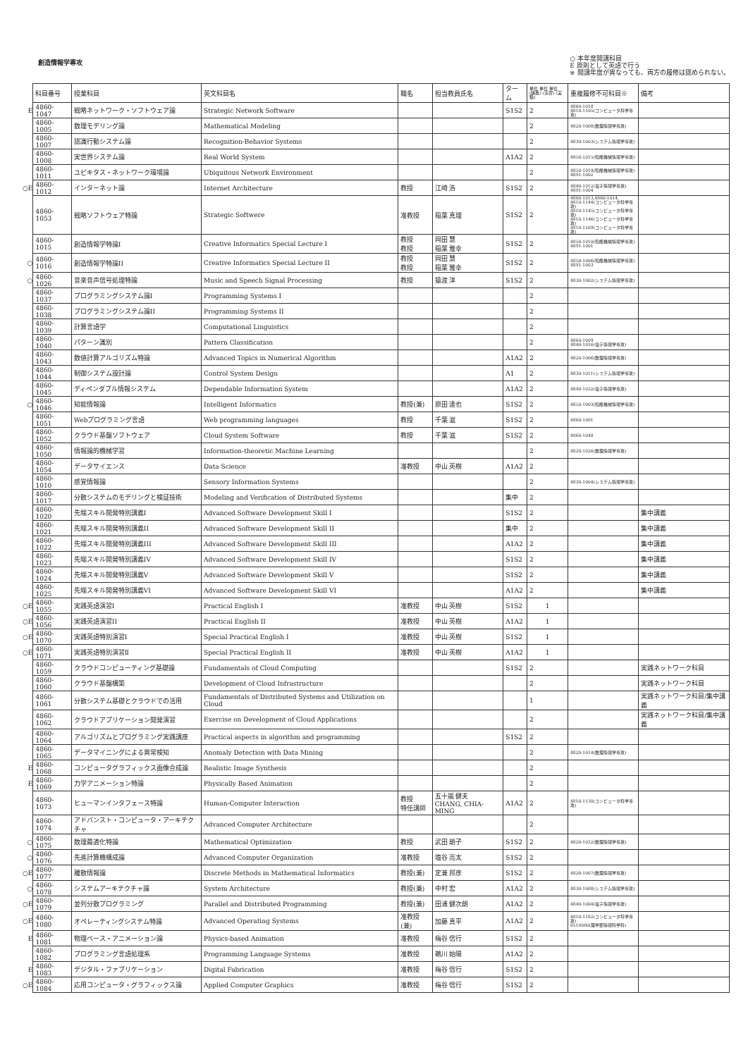創造情報学専攻
○ 本年度開講科目
E 原則として英語で行う
※ 開講年度が異なっても、両方の履修は認められない。
| | 科目番号 | 授業科目 | 英文科目名 | 職名 | 担当教員氏名 | ターム | 単位 単位 単位 (講義) (演習) (実験) | 重複履修不可科目※ | 備考 |
| --- | --- | --- | --- | --- | --- | --- | --- | --- | --- |
| E | 4860-1047 | 戦略ネットワーク・ソフトウェア論 | Strategic Network Software | | | S1S2 | 2 | 4860-1018 4810-1105(コンピュータ科学専攻) | |
| | 4860-1005 | 数理モデリング論 | Mathematical Modeling | | | | 2 | 4820-1008(数理情報学専攻) | |
| | 4860-1007 | 認識行動システム論 | Recognition-Behavior Systems | | | | 2 | 4830-1003(システム情報学専攻) | |
| | 4860-1008 | 実世界システム論 | Real World System | | | A1A2 | 2 | 4850-1015(知能機械情報学専攻) | |
| | 4860-1011 | ユビキタス・ネットワーク環境論 | Ubiquitous Network Environment | | | | 2 | 4850-1014(知能機械情報学専攻) 4891-1002 | |
| ○E | 4860-1012 | インターネット論 | Internet Architecture | 教授 | 江崎 浩 | S1S2 | 2 | 4840-1012(電子情報学専攻) 4891-1004 | |
| | 4860-1053 | 戦略ソフトウェア特論 | Strategic Softwere | 准教授 | 稲葉 真理 | S1S2 | 2 | 4860-1013,4860-1014, 4810-1144(コンピュータ科学専攻) 4810-1145(コンピュータ科学専攻) 4810-1146(コンピュータ科学専攻) 4810-1169(コンピュータ科学専攻) | |
| | 4860-1015 | 創造情報学特論I | Creative Informatics Special Lecture I | 教授 教授 | 岡田 慧 稲葉 雅幸 | S1S2 | 2 | 4850-1010(知能機械情報学専攻) 4891-1001 | |
| ○ | 4860-1016 | 創造情報学特論II | Creative Informatics Special Lecture II | 教授 教授 | 岡田 慧 稲葉 雅幸 | S1S2 | 2 | 4850-1006(知能機械情報学専攻) 4891-1003 | |
| ○ | 4860-1026 | 音楽音声信号処理特論 | Music and Speech Signal Processing | 教授 | 猿渡 洋 | S1S2 | 2 | 4830-1002(システム情報学専攻) | |
| | 4860-1037 | プログラミングシステム論I | Programming Systems I | | | | 2 | | |
| | 4860-1038 | プログラミングシステム論II | Programming Systems II | | | | 2 | | |
| | 4860-1039 | 計算言語学 | Computational Linguistics | | | | 2 | | |
| | 4860-1040 | パターン識別 | Pattern Classification | | | | 2 | 4860-1009 4840-1016(電子情報学専攻) | |
| | 4860-1043 | 数値計算アルゴリズム特論 | Advanced Topics in Numerical Algorithm | | | A1A2 | 2 | 4820-1006(数理情報学専攻) | |
| | 4860-1044 | 制御システム設計論 | Control System Design | | | A1 | 2 | 4830-1011(システム情報学専攻) | |
| | 4860-1045 | ディペンダブル情報システム | Dependable Information System | | | A1A2 | 2 | 4840-1032(電子情報学専攻) | |
| ○ | 4860-1046 | 知能情報論 | Intelligent Informatics | 教授(兼) | 原田 達也 | S1S2 | 2 | 4850-1003(知能機械情報学専攻) | |
| | 4860-1051 | Webプログラミング言語 | Web programming languages | 教授 | 千葉 滋 | S1S2 | 2 | 4860-1001 | |
| | 4860-1052 | クラウド基盤ソフトウェア | Cloud System Software | 教授 | 千葉 滋 | S1S2 | 2 | 4860-1048 | |
| | 4860-1050 | 情報論的機械学習 | Information-theoretic Machine Learning | | | | 2 | 4820-1026(数理情報学専攻) | |
| | 4860-1054 | データサイエンス | Data Science | 准教授 | 中山 英樹 | A1A2 | 2 | | |
| | 4860-1010 | 感覚情報論 | Sensory Information Systems | | | | 2 | 4830-1004(システム情報学専攻) | |
| | 4860-1017 | 分散システムのモデリングと検証技術 | Modeling and Verification of Distributed Systems | | | 集中 | 2 | | |
| | 4860-1020 | 先端スキル開発特別講義I | Advanced Software Development Skill I | | | S1S2 | 2 | | 集中講義 |
| | 4860-1021 | 先端スキル開発特別講義II | Advanced Software Development Skill II | | | 集中 | 2 | | 集中講義 |
| | 4860-1022 | 先端スキル開発特別講義III | Advanced Software Development Skill III | | | A1A2 | 2 | | 集中講義 |
| | 4860-1023 | 先端スキル開発特別講義IV | Advanced Software Development Skill IV | | | S1S2 | 2 | | 集中講義 |
| | 4860-1024 | 先端スキル開発特別講義V | Advanced Software Development Skill V | | | S1S2 | 2 | | 集中講義 |
| | 4860-1025 | 先端スキル開発特別講義VI | Advanced Software Development Skill VI | | | A1A2 | 2 | | 集中講義 |
| ○E | 4860-1055 | 実践英語演習I | Practical English I | 准教授 | 中山 英樹 | S1S2 | 1 | | |
| ○E | 4860-1056 | 実践英語演習II | Practical English II | 准教授 | 中山 英樹 | A1A2 | 1 | | |
| ○E | 4860-1070 | 実践英語特別演習Ⅰ | Special Practical English I | 准教授 | 中山 英樹 | S1S2 | 1 | | |
| ○E | 4860-1071 | 実践英語特別演習Ⅱ | Special Practical English II | 准教授 | 中山 英樹 | A1A2 | 1 | | |
| | 4860-1059 | クラウドコンピューティング基礎論 | Fundamentals of Cloud Computing | | | S1S2 | 2 | | 実践ネットワーク科目 |
| | 4860-1060 | クラウド基盤構築 | Development of Cloud Infrastructure | | | | 2 | | 実践ネットワーク科目 |
| | 4860-1061 | 分散システム基礎とクラウドでの活用 | Fundamentals of Distributed Systems and Utilization on Cloud | | | | 1 | | 実践ネットワーク科目/集中講義 |
| | 4860-1062 | クラウドアプリケーション開発演習 | Exercise on Development of Cloud Applications | | | | 2 | | 実践ネットワーク科目/集中講義 |
| | 4860-1064 | アルゴリズムとプログラミング実践講座 | Practical aspects in algorithm and programming | | | S1S2 | 2 | | |
| | 4860-1065 | データマイニングによる異常検知 | Anomaly Detection with Data Mining | | | | 2 | 4820-1014(数理情報学専攻) | |
| E | 4860-1068 | コンピュータグラフィックス画像合成論 | Realistic Image Synthesis | | | | 2 | | |
| E | 4860-1069 | 力学アニメーション特論 | Physically Based Animation | | | | 2 | | |
| | 4860-1073 | ヒューマンインタフェース特論 | Human-Computer Interaction | 教授 特任講師 | 五十嵐 健夫 CHANG, CHIA-MING | A1A2 | 2 | 4810-1130(コンピュータ科学専攻) | |
| | 4860-1074 | アドバンスト・コンピュータ・アーキテクチャ | Advanced Computer Architecture | | | | 2 | | |
| ○ | 4860-1075 | 数理最適化特論 | Mathematical Optimization | 教授 | 武田 朗子 | S1S2 | 2 | 4820-1032(数理情報学専攻) | |
| ○ | 4860-1076 | 先進計算機構成論 | Advanced Computer Organization | 准教授 | 塩谷 亮太 | S1S2 | 2 | | |
| ○E | 4860-1077 | 離散情報論 | Discrete Methods in Mathematical Informatics | 教授(兼) | 定兼 邦彦 | S1S2 | 2 | 4820-1007(数理情報学専攻) | |
| ○ | 4860-1078 | システムアーキテクチャ論 | System Architecture | 教授(兼) | 中村 宏 | A1A2 | 2 | 4830-1008(システム情報学専攻) | |
| ○E | 4860-1079 | 並列分散プログラミング | Parallel and Distributed Programming | 教授(兼) | 田浦 健次朗 | A1A2 | 2 | 4840-1004(電子情報学専攻) | |
| ○E | 4860-1080 | オペレーティングシステム特論 | Advanced Operating Systems | 准教授(兼) | 加藤 真平 | A1A2 | 2 | 4810-1182(コンピュータ科学専攻) 0510060(理学部情報科学科) | |
| E | 4860-1081 | 物理ベース・アニメーション論 | Physics-based Animation | 准教授 | 梅谷 信行 | S1S2 | 2 | | |
| | 4860-1082 | プログラミング言語処理系 | Programming Language Systems | 准教授 | 鵜川 始陽 | A1A2 | 2 | | |
| E | 4860-1083 | デジタル・ファブリケーション | Digital Fabrication | 准教授 | 梅谷 信行 | S1S2 | 2 | | |
| ○E | 4860-1084 | 応用コンピュータ・グラフィックス論 | Applied Computer Graphics | 准教授 | 梅谷 信行 | S1S2 | 2 | | |